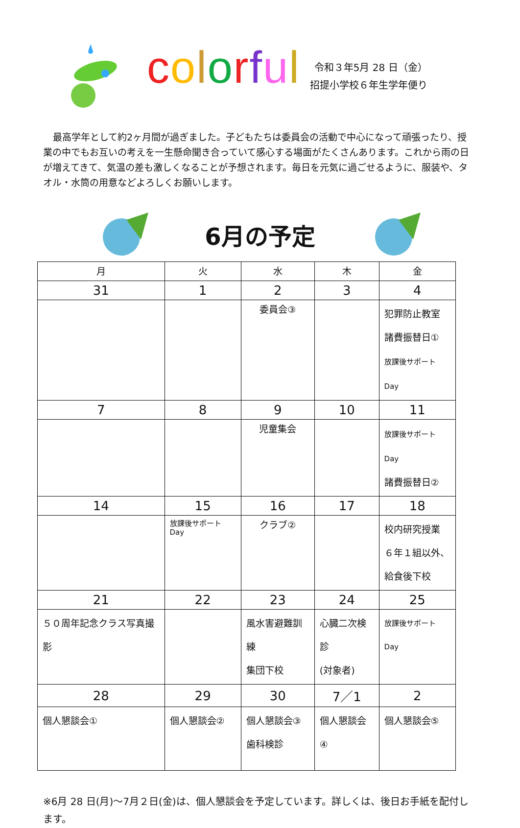colorful
令和３年5月 28 日（金）
招提小学校６年生学年便り
最高学年として約2ヶ月間が過ぎました。子どもたちは委員会の活動で中心になって頑張ったり、授業の中でもお互いの考えを一生懸命聞き合っていて感心する場面がたくさんあります。これから雨の日が増えてきて、気温の差も激しくなることが予想されます。毎日を元気に過ごせるように、服装や、タオル・水筒の用意などよろしくお願いします。
6月の予定
| 月 | 火 | 水 | 木 | 金 |
| --- | --- | --- | --- | --- |
| 31 | 1 | 2 | 3 | 4 |
| | | 委員会③ | | 犯罪防止教室 諸費振替日① 放課後サポート Day |
| 7 | 8 | 9 | 10 | 11 |
| | | 児童集会 | | 放課後サポート Day 諸費振替日② |
| 14 | 15 | 16 | 17 | 18 |
| | 放課後サポート Day | クラブ② | | 校内研究授業 ６年１組以外、 給食後下校 |
| 21 | 22 | 23 | 24 | 25 |
| ５０周年記念クラス写真撮影 | | 風水害避難訓練 集団下校 | 心臓二次検診 (対象者) | 放課後サポート Day |
| 28 | 29 | 30 | 7／1 | 2 |
| 個人懇談会① | 個人懇談会② | 個人懇談会③ 歯科検診 | 個人懇談会④ | 個人懇談会⑤ |
※6月 28 日(月)～7月２日(金)は、個人懇談会を予定しています。詳しくは、後日お手紙を配付します。